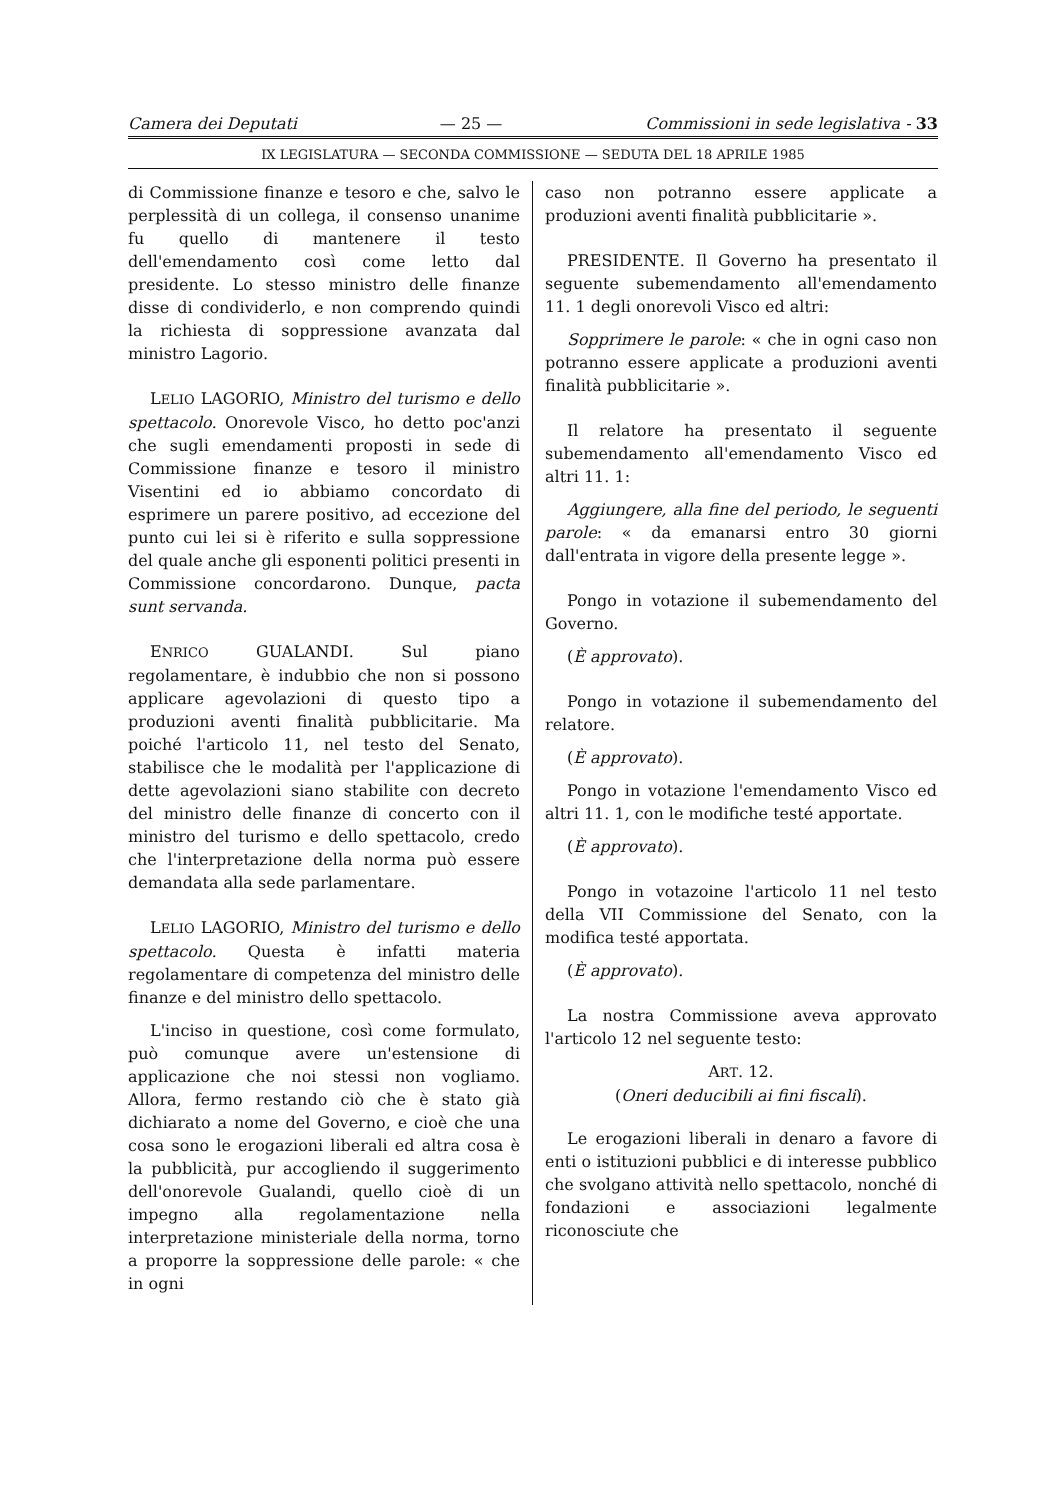Camera dei Deputati — 25 — Commissioni in sede legislativa - 33
IX LEGISLATURA — SECONDA COMMISSIONE — SEDUTA DEL 18 APRILE 1985
di Commissione finanze e tesoro e che, salvo le perplessità di un collega, il consenso unanime fu quello di mantenere il testo dell'emendamento così come letto dal presidente. Lo stesso ministro delle finanze disse di condividerlo, e non comprendo quindi la richiesta di soppressione avanzata dal ministro Lagorio.
LELIO LAGORIO, Ministro del turismo e dello spettacolo. Onorevole Visco, ho detto poc'anzi che sugli emendamenti proposti in sede di Commissione finanze e tesoro il ministro Visentini ed io abbiamo concordato di esprimere un parere positivo, ad eccezione del punto cui lei si è riferito e sulla soppressione del quale anche gli esponenti politici presenti in Commissione concordarono. Dunque, pacta sunt servanda.
ENRICO GUALANDI. Sul piano regolamentare, è indubbio che non si possono applicare agevolazioni di questo tipo a produzioni aventi finalità pubblicitarie. Ma poiché l'articolo 11, nel testo del Senato, stabilisce che le modalità per l'applicazione di dette agevolazioni siano stabilite con decreto del ministro delle finanze di concerto con il ministro del turismo e dello spettacolo, credo che l'interpretazione della norma può essere demandata alla sede parlamentare.
LELIO LAGORIO, Ministro del turismo e dello spettacolo. Questa è infatti materia regolamentare di competenza del ministro delle finanze e del ministro dello spettacolo.
L'inciso in questione, così come formulato, può comunque avere un'estensione di applicazione che noi stessi non vogliamo. Allora, fermo restando ciò che è stato già dichiarato a nome del Governo, e cioè che una cosa sono le erogazioni liberali ed altra cosa è la pubblicità, pur accogliendo il suggerimento dell'onorevole Gualandi, quello cioè di un impegno alla regolamentazione nella interpretazione ministeriale della norma, torno a proporre la soppressione delle parole: « che in ogni
caso non potranno essere applicate a produzioni aventi finalità pubblicitarie ».
PRESIDENTE. Il Governo ha presentato il seguente subemendamento all'emendamento 11. 1 degli onorevoli Visco ed altri:
Sopprimere le parole: « che in ogni caso non potranno essere applicate a produzioni aventi finalità pubblicitarie ».
Il relatore ha presentato il seguente subemendamento all'emendamento Visco ed altri 11. 1:
Aggiungere, alla fine del periodo, le seguenti parole: « da emanarsi entro 30 giorni dall'entrata in vigore della presente legge ».
Pongo in votazione il subemendamento del Governo.
(È approvato).
Pongo in votazione il subemendamento del relatore.
(È approvato).
Pongo in votazione l'emendamento Visco ed altri 11. 1, con le modifiche testé apportate.
(È approvato).
Pongo in votazoine l'articolo 11 nel testo della VII Commissione del Senato, con la modifica testé apportata.
(È approvato).
La nostra Commissione aveva approvato l'articolo 12 nel seguente testo:
ART. 12.
(Oneri deducibili ai fini fiscali).
Le erogazioni liberali in denaro a favore di enti o istituzioni pubblici e di interesse pubblico che svolgano attività nello spettacolo, nonché di fondazioni e associazioni legalmente riconosciute che